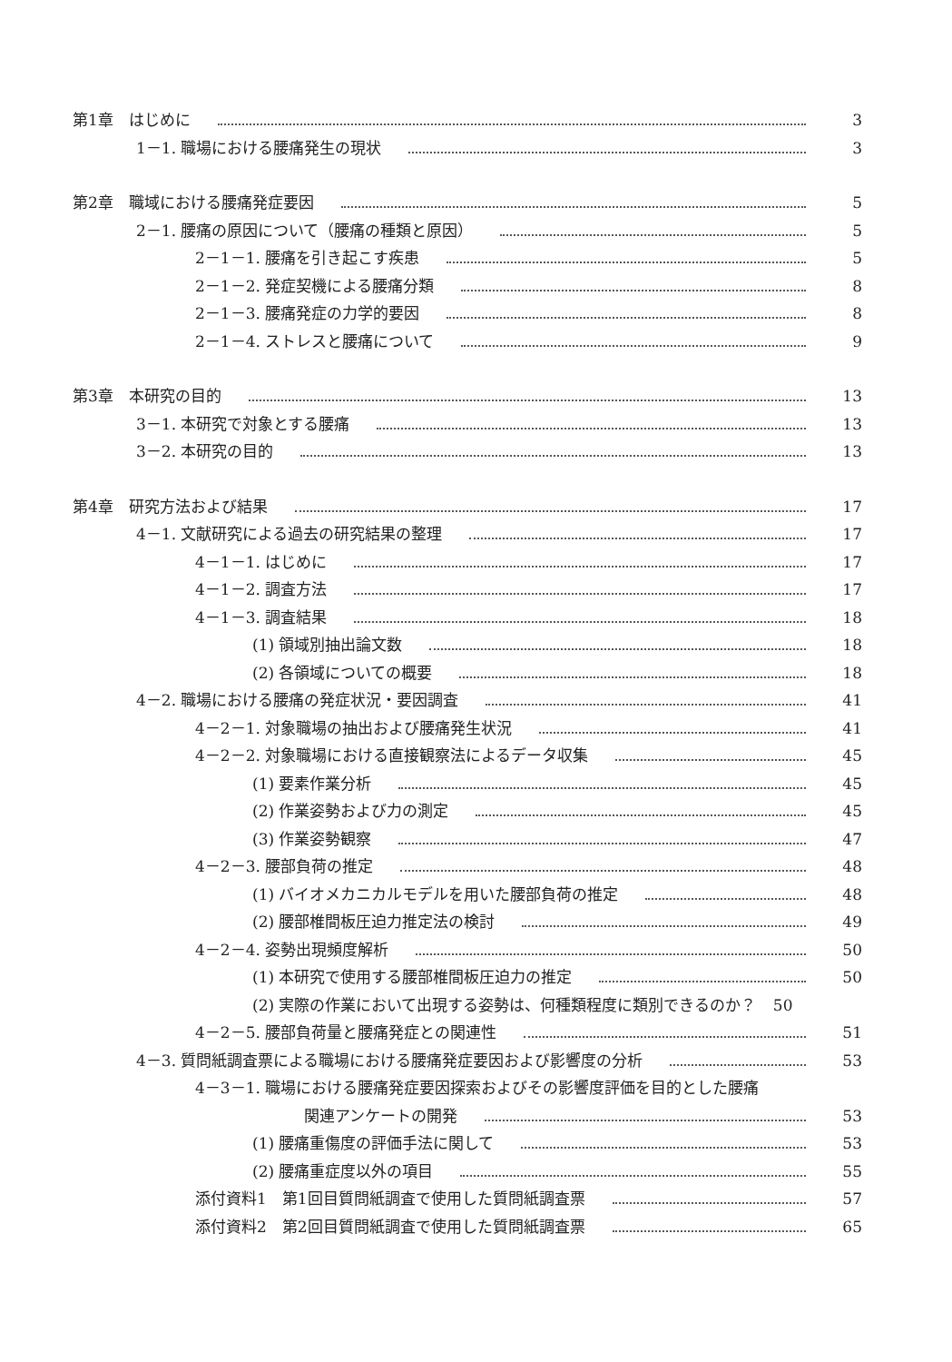第1章　はじめに 3
1－1. 職場における腰痛発生の現状 3
第2章　職域における腰痛発症要因 5
2－1. 腰痛の原因について（腰痛の種類と原因） 5
2－1－1. 腰痛を引き起こす疾患 5
2－1－2. 発症契機による腰痛分類 8
2－1－3. 腰痛発症の力学的要因 8
2－1－4. ストレスと腰痛について 9
第3章　本研究の目的 13
3－1. 本研究で対象とする腰痛 13
3－2. 本研究の目的 13
第4章　研究方法および結果 17
4－1. 文献研究による過去の研究結果の整理 17
4－1－1. はじめに 17
4－1－2. 調査方法 17
4－1－3. 調査結果 18
(1) 領域別抽出論文数 18
(2) 各領域についての概要 18
4－2. 職場における腰痛の発症状況・要因調査 41
4－2－1. 対象職場の抽出および腰痛発生状況 41
4－2－2. 対象職場における直接観察法によるデータ収集 45
(1) 要素作業分析 45
(2) 作業姿勢および力の測定 45
(3) 作業姿勢観察 47
4－2－3. 腰部負荷の推定 48
(1) バイオメカニカルモデルを用いた腰部負荷の推定 48
(2) 腰部椎間板圧迫力推定法の検討 49
4－2－4. 姿勢出現頻度解析 50
(1) 本研究で使用する腰部椎間板圧迫力の推定 50
(2) 実際の作業において出現する姿勢は、何種類程度に類別できるのか？ 50
4－2－5. 腰部負荷量と腰痛発症との関連性 51
4－3. 質問紙調査票による職場における腰痛発症要因および影響度の分析 53
4－3－1. 職場における腰痛発症要因探索およびその影響度評価を目的とした腰痛
関連アンケートの開発 53
(1) 腰痛重傷度の評価手法に関して 53
(2) 腰痛重症度以外の項目 55
添付資料1　第1回目質問紙調査で使用した質問紙調査票 57
添付資料2　第2回目質問紙調査で使用した質問紙調査票 65